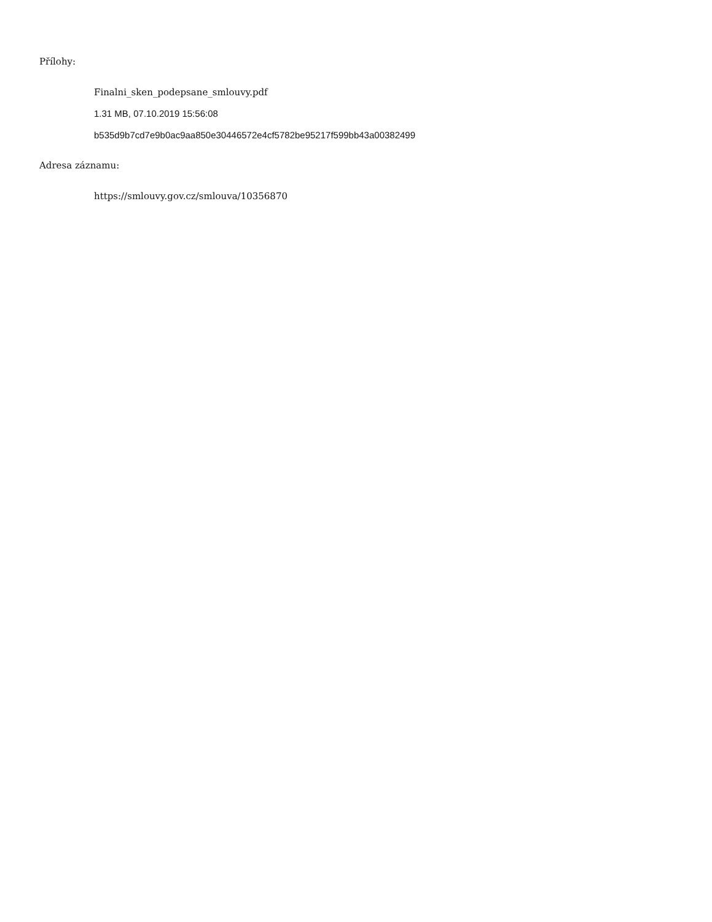Přílohy:
Finalni_sken_podepsane_smlouvy.pdf
1.31 MB, 07.10.2019 15:56:08
b535d9b7cd7e9b0ac9aa850e30446572e4cf5782be95217f599bb43a00382499
Adresa záznamu:
https://smlouvy.gov.cz/smlouva/10356870